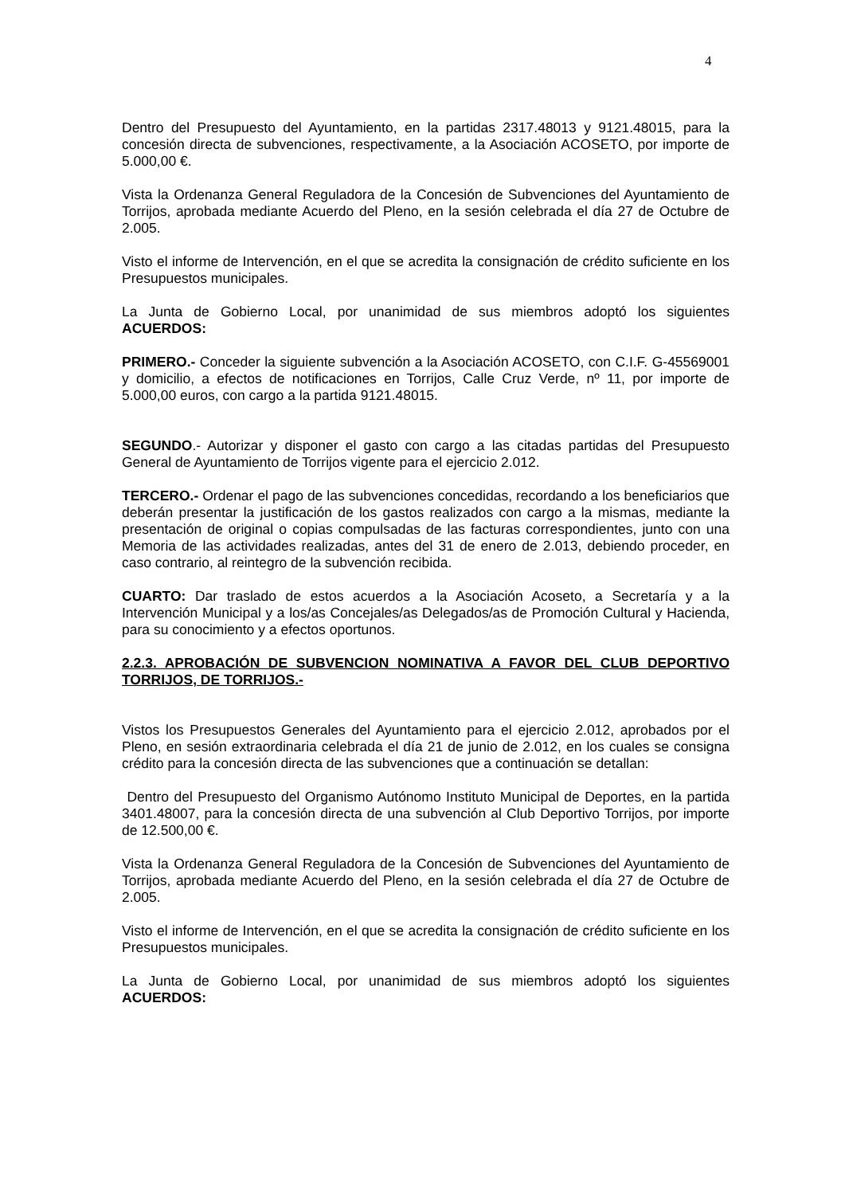4
Dentro del Presupuesto del Ayuntamiento, en la partidas 2317.48013 y 9121.48015, para la concesión directa de subvenciones, respectivamente, a la Asociación ACOSETO, por importe de 5.000,00 €.
Vista la Ordenanza General Reguladora de la Concesión de Subvenciones del Ayuntamiento de Torrijos, aprobada mediante Acuerdo del Pleno, en la sesión celebrada el día 27 de Octubre de 2.005.
Visto el informe de Intervención, en el que se acredita la consignación de crédito suficiente en los Presupuestos municipales.
La Junta de Gobierno Local, por unanimidad de sus miembros adoptó los siguientes ACUERDOS:
PRIMERO.- Conceder la siguiente subvención a la Asociación ACOSETO, con C.I.F. G-45569001 y domicilio, a efectos de notificaciones en Torrijos, Calle Cruz Verde, nº 11, por importe de 5.000,00 euros, con cargo a la partida 9121.48015.
SEGUNDO.- Autorizar y disponer el gasto con cargo a las citadas partidas del Presupuesto General de Ayuntamiento de Torrijos vigente para el ejercicio 2.012.
TERCERO.- Ordenar el pago de las subvenciones concedidas, recordando a los beneficiarios que deberán presentar la justificación de los gastos realizados con cargo a la mismas, mediante la presentación de original o copias compulsadas de las facturas correspondientes, junto con una Memoria de las actividades realizadas, antes del 31 de enero de 2.013, debiendo proceder, en caso contrario, al reintegro de la subvención recibida.
CUARTO: Dar traslado de estos acuerdos a la Asociación Acoseto, a Secretaría y a la Intervención Municipal y a los/as Concejales/as Delegados/as de Promoción Cultural y Hacienda, para su conocimiento y a efectos oportunos.
2.2.3. APROBACIÓN DE SUBVENCION NOMINATIVA A FAVOR DEL CLUB DEPORTIVO TORRIJOS, DE TORRIJOS.-
Vistos los Presupuestos Generales del Ayuntamiento para el ejercicio 2.012, aprobados por el Pleno, en sesión extraordinaria celebrada el día 21 de junio de 2.012, en los cuales se consigna crédito para la concesión directa de las subvenciones que a continuación se detallan:
Dentro del Presupuesto del Organismo Autónomo Instituto Municipal de Deportes, en la partida 3401.48007, para la concesión directa de una subvención al Club Deportivo Torrijos, por importe de 12.500,00 €.
Vista la Ordenanza General Reguladora de la Concesión de Subvenciones del Ayuntamiento de Torrijos, aprobada mediante Acuerdo del Pleno, en la sesión celebrada el día 27 de Octubre de 2.005.
Visto el informe de Intervención, en el que se acredita la consignación de crédito suficiente en los Presupuestos municipales.
La Junta de Gobierno Local, por unanimidad de sus miembros adoptó los siguientes ACUERDOS: